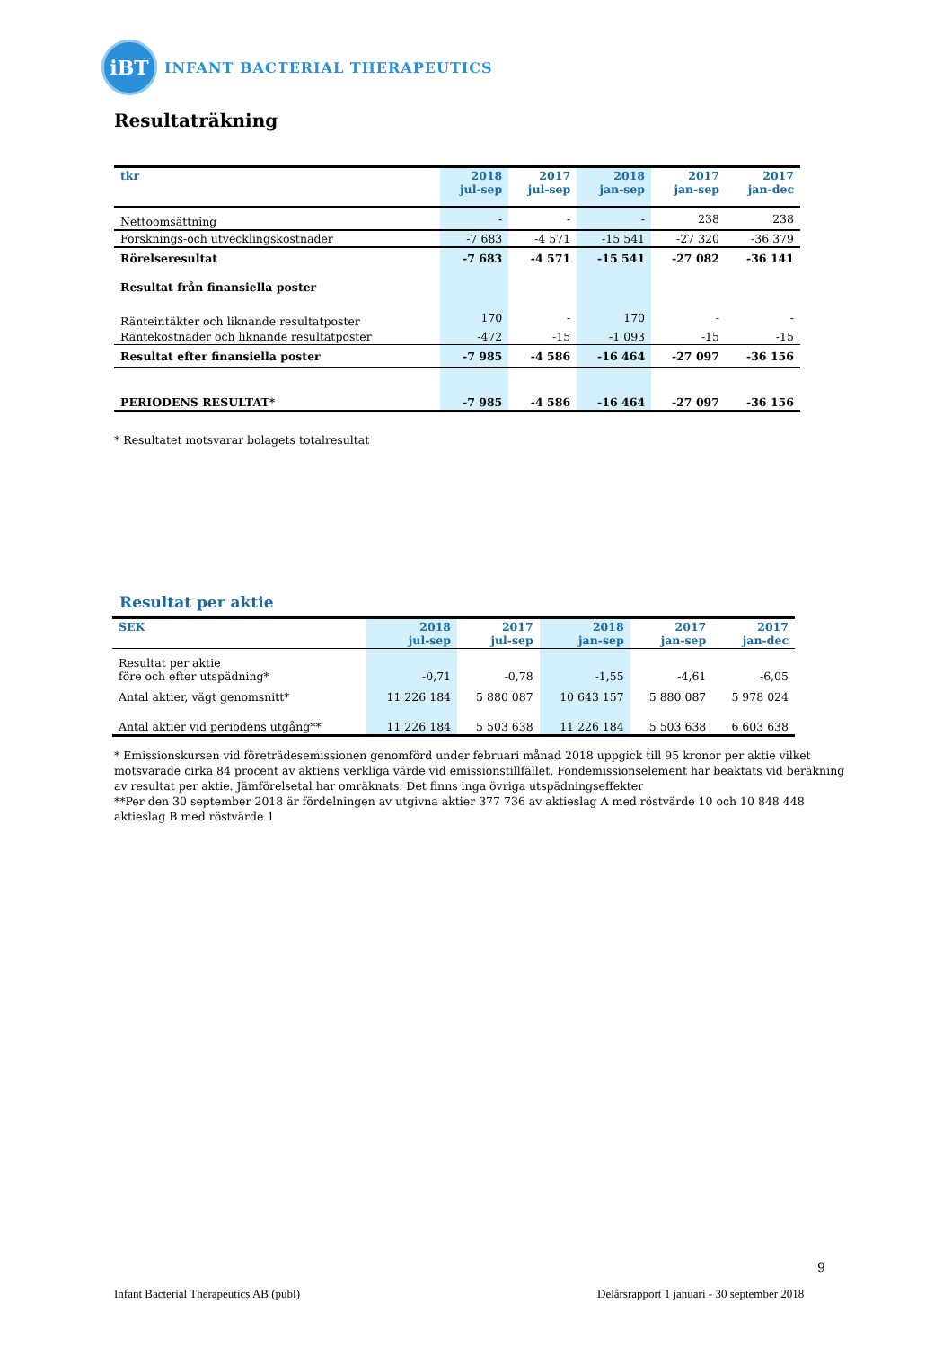iBT
INFANT BACTERIAL THERAPEUTICS
Resultaträkning
| tkr | 2018 jul-sep | 2017 jul-sep | 2018 jan-sep | 2017 jan-sep | 2017 jan-dec |
| --- | --- | --- | --- | --- | --- |
| Nettoomsättning | - | - | - | 238 | 238 |
| Forsknings-och utvecklingskostnader | -7 683 | -4 571 | -15 541 | -27 320 | -36 379 |
| Rörelseresultat | -7 683 | -4 571 | -15 541 | -27 082 | -36 141 |
| Resultat från finansiella poster | | | | | |
| Ränteintäkter och liknande resultatposter | 170 | - | 170 | - | - |
| Räntekostnader och liknande resultatposter | -472 | -15 | -1 093 | -15 | -15 |
| Resultat efter finansiella poster | -7 985 | -4 586 | -16 464 | -27 097 | -36 156 |
| PERIODENS RESULTAT* | -7 985 | -4 586 | -16 464 | -27 097 | -36 156 |
* Resultatet motsvarar bolagets totalresultat
Resultat per aktie
| SEK | 2018 jul-sep | 2017 jul-sep | 2018 jan-sep | 2017 jan-sep | 2017 jan-dec |
| --- | --- | --- | --- | --- | --- |
| Resultat per aktie före och efter utspädning* | -0,71 | -0,78 | -1,55 | -4,61 | -6,05 |
| Antal aktier, vägt genomsnitt* | 11 226 184 | 5 880 087 | 10 643 157 | 5 880 087 | 5 978 024 |
| Antal aktier vid periodens utgång** | 11 226 184 | 5 503 638 | 11 226 184 | 5 503 638 | 6 603 638 |
* Emissionskursen vid företrädesemissionen genomförd under februari månad 2018 uppgick till 95 kronor per aktie vilket motsvarade cirka 84 procent av aktiens verkliga värde vid emissionstillfället. Fondemissionselement har beaktats vid beräkning av resultat per aktie. Jämförelsetal har omräknats. Det finns inga övriga utspädningseffekter
**Per den 30 september 2018 är fördelningen av utgivna aktier 377 736 av aktieslag A med röstvärde 10 och 10 848 448 aktieslag B med röstvärde 1
9
Infant Bacterial Therapeutics AB (publ)
Delårsrapport 1 januari - 30 september 2018